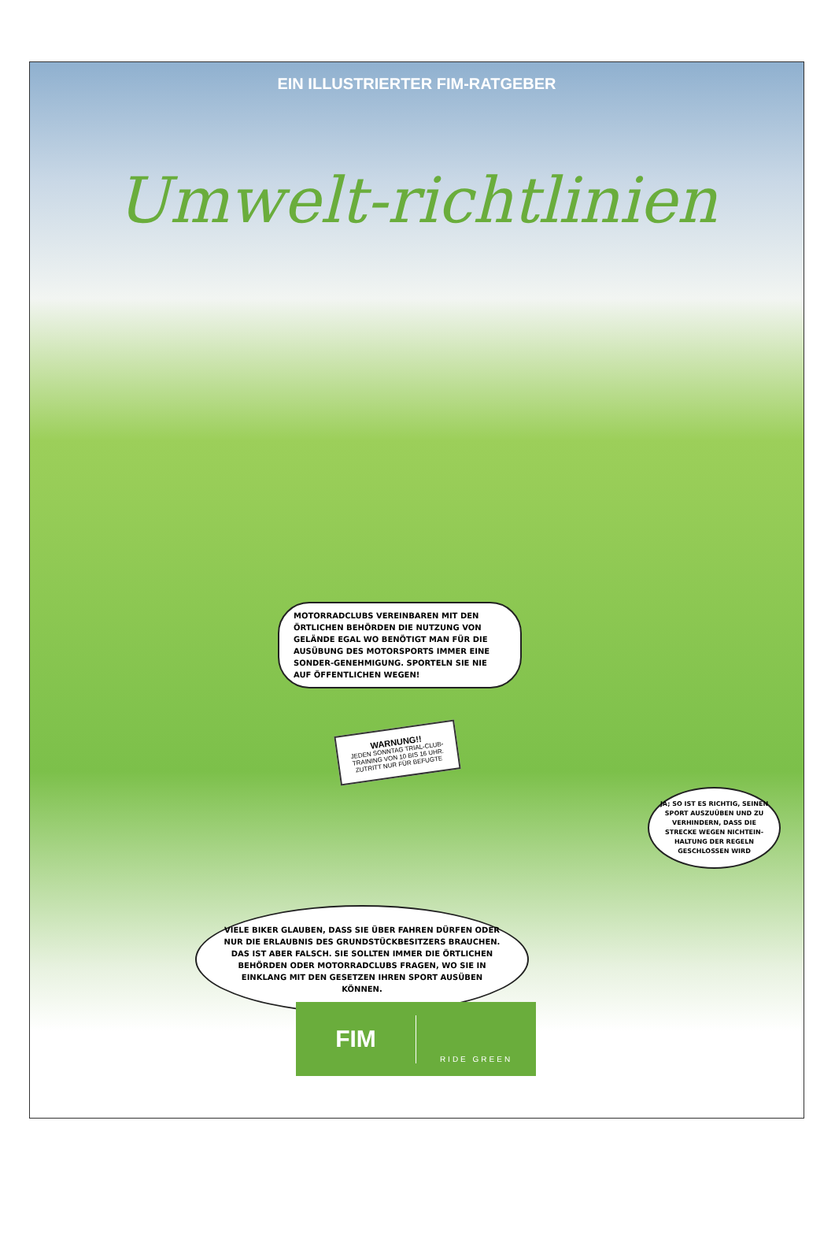EIN ILLUSTRIERTER FIM-RATGEBER
Umwelt-richtlinien
MOTORRADCLUBS VEREINBAREN MIT DEN ÖRTLICHEN BEHÖRDEN DIE NUTZUNG VON GELÄNDE EGAL WO BENÖTIGT MAN FÜR DIE AUSÜBUNG DES MOTORSPORTS IMMER EINE SONDER-GENEHMIGUNG. SPORTELN SIE NIE AUF ÖFFENTLICHEN WEGEN!
WARNUNG!!
JEDEN SONNTAG TRIAL-CLUB-TRAINING VON 10 BIS 16 UHR. ZUTRITT NUR FÜR BEFUGTE
JA; SO IST ES RICHTIG, SEINEN SPORT AUSZUÜBEN UND ZU VERHINDERN, DASS DIE STRECKE WEGEN NICHTEIN-HALTUNG DER REGELN GESCHLOSSEN WIRD
VIELE BIKER GLAUBEN, DASS SIE ÜBER FAHREN DÜRFEN ODER NUR DIE ERLAUBNIS DES GRUNDSTÜCKBESITZERS BRAUCHEN. DAS IST ABER FALSCH. SIE SOLLTEN IMMER DIE ÖRTLICHEN BEHÖRDEN ODER MOTORRADCLUBS FRAGEN, WO SIE IN EINKLANG MIT DEN GESETZEN IHREN SPORT AUSÜBEN KÖNNEN.
FIM
RIDE GREEN